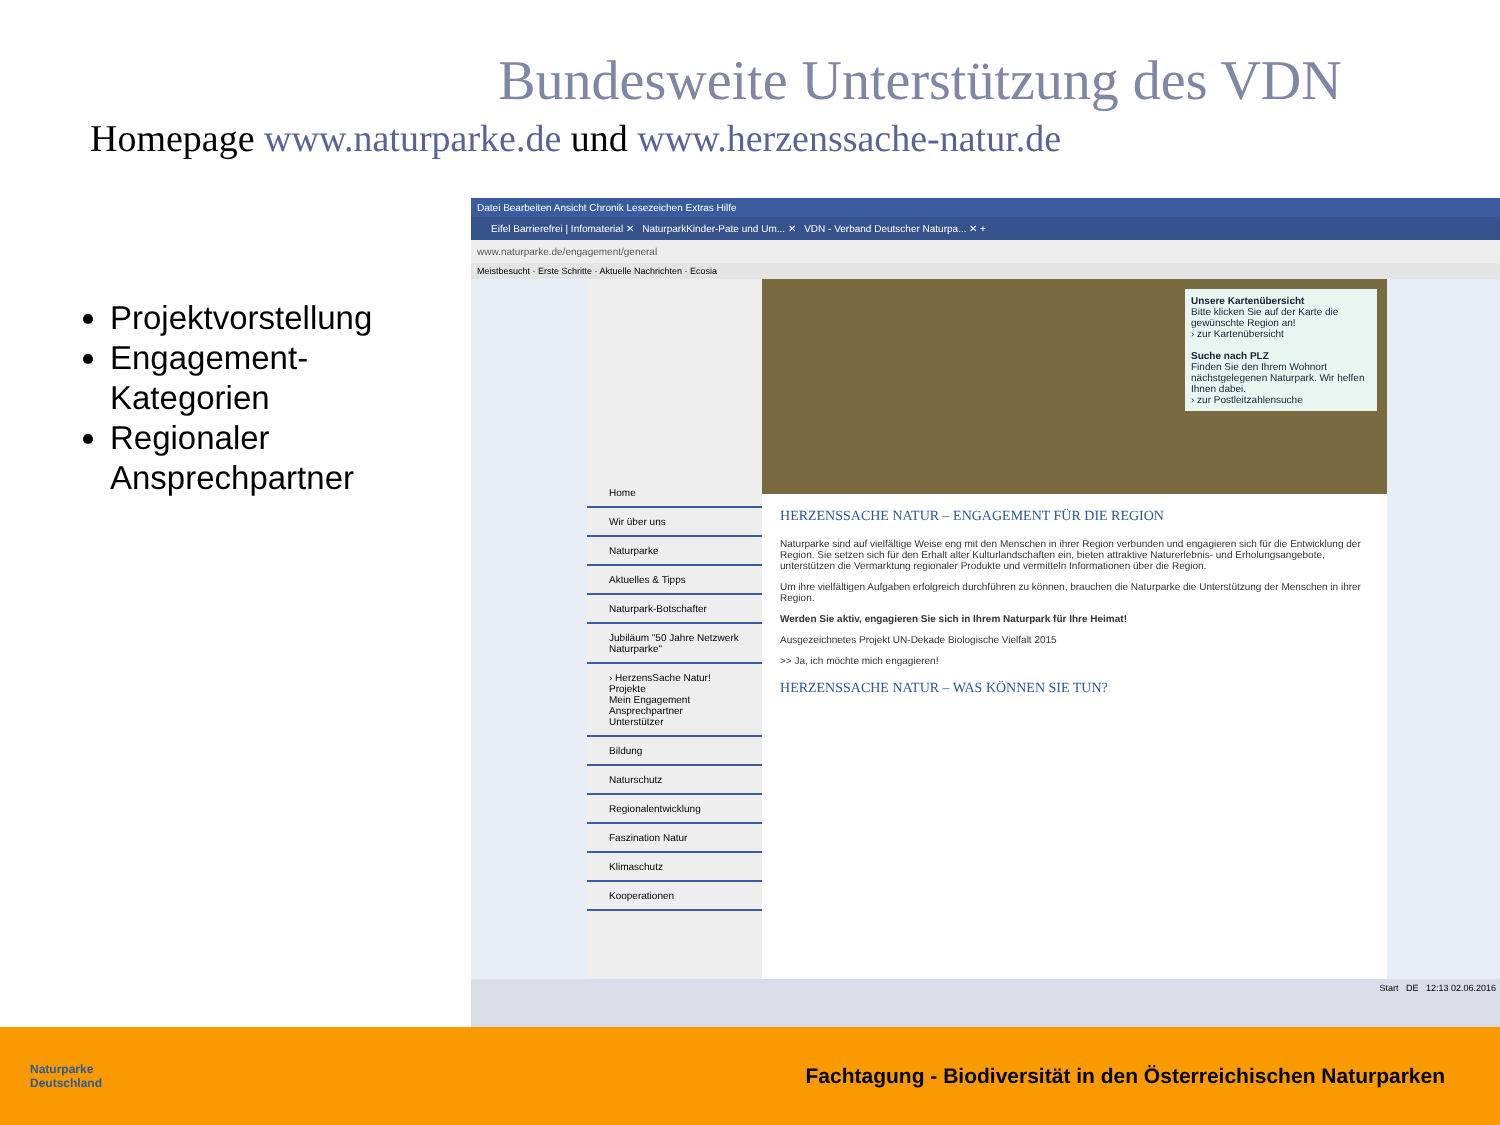Bundesweite Unterstützung des VDN
Homepage www.naturparke.de und www.herzenssache-natur.de
Projektvorstellung
Engagement-Kategorien
Regionaler Ansprechpartner
Datei Bearbeiten Ansicht Chronik Lesezeichen Extras Hilfe
Eifel Barrierefrei | Infomaterial ✕ NaturparkKinder-Pate und Um... ✕ VDN - Verband Deutscher Naturpa... ✕ +
www.naturparke.de/engagement/general
Meistbesucht · Erste Schritte · Aktuelle Nachrichten · Ecosia
Home
Wir über uns
Naturparke
Aktuelles & Tipps
Naturpark-Botschafter
Jubiläum "50 Jahre Netzwerk Naturparke"
› HerzensSache Natur!
Projekte
Mein Engagement
Ansprechpartner
Unterstützer
Bildung
Naturschutz
Regionalentwicklung
Faszination Natur
Klimaschutz
Kooperationen
Unsere Kartenübersicht
Bitte klicken Sie auf der Karte die gewünschte Region an!
› zur Kartenübersicht
Suche nach PLZ
Finden Sie den Ihrem Wohnort nächstgelegenen Naturpark. Wir helfen Ihnen dabei.
› zur Postleitzahlensuche
HERZENSSACHE NATUR – ENGAGEMENT FÜR DIE REGION
Naturparke sind auf vielfältige Weise eng mit den Menschen in ihrer Region verbunden und engagieren sich für die Entwicklung der Region. Sie setzen sich für den Erhalt alter Kulturlandschaften ein, bieten attraktive Naturerlebnis- und Erholungsangebote, unterstützen die Vermarktung regionaler Produkte und vermitteln Informationen über die Region.
Um ihre vielfältigen Aufgaben erfolgreich durchführen zu können, brauchen die Naturparke die Unterstützung der Menschen in ihrer Region.
Werden Sie aktiv, engagieren Sie sich in Ihrem Naturpark für Ihre Heimat!
Ausgezeichnetes Projekt UN-Dekade Biologische Vielfalt 2015
>> Ja, ich möchte mich engagieren!
HERZENSSACHE NATUR – WAS KÖNNEN SIE TUN?
Start DE 12:13 02.06.2016
Naturparke
Deutschland
Fachtagung - Biodiversität in den Österreichischen Naturparken